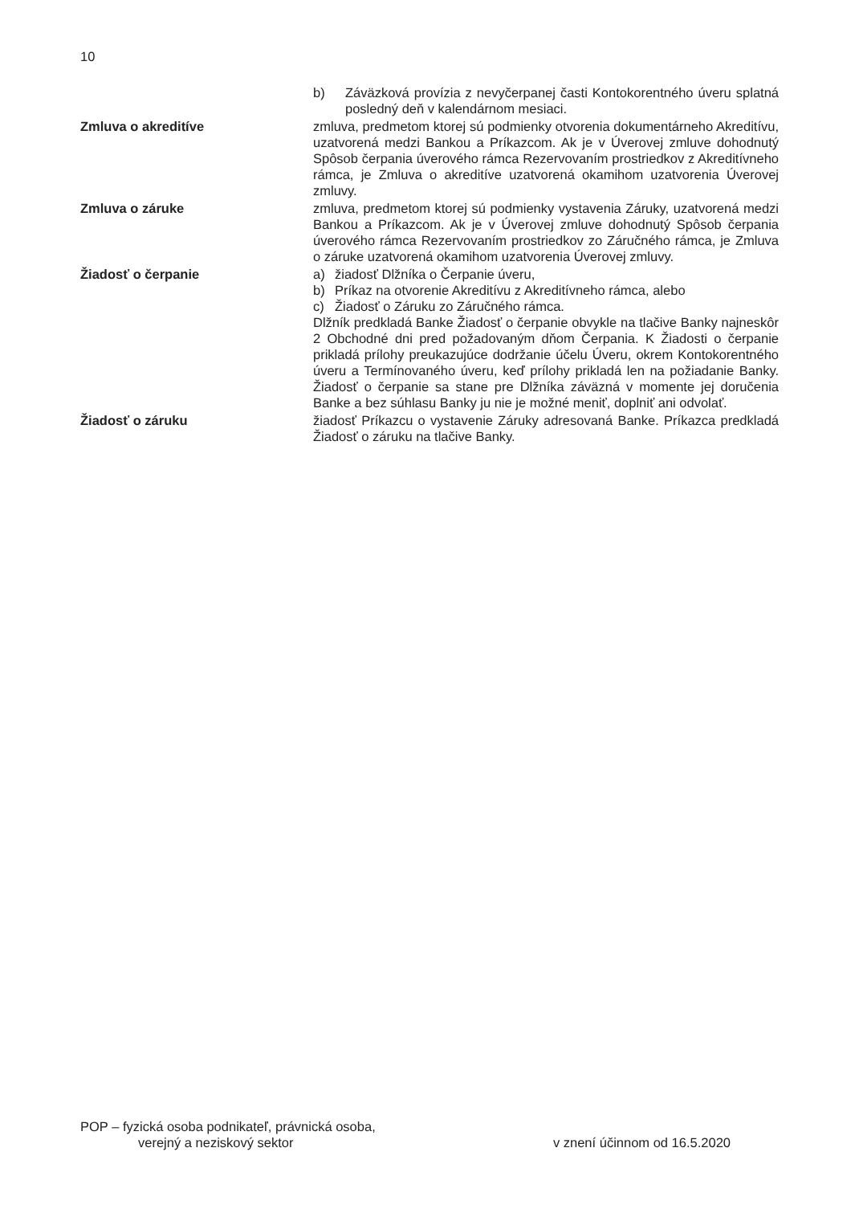10
b) Záväzková provízia z nevyčerpanej časti Kontokorentného úveru splatná posledný deň v kalendárnom mesiaci.
Zmluva o akreditíve zmluva, predmetom ktorej sú podmienky otvorenia dokumentárneho Akreditívu, uzatvorená medzi Bankou a Príkazcom. Ak je v Úverovej zmluve dohodnutý Spôsob čerpania úverového rámca Rezervovaním prostriedkov z Akreditívneho rámca, je Zmluva o akreditíve uzatvorená okamihom uzatvorenia Úverovej zmluvy.
Zmluva o záruke zmluva, predmetom ktorej sú podmienky vystavenia Záruky, uzatvorená medzi Bankou a Príkazcom. Ak je v Úverovej zmluve dohodnutý Spôsob čerpania úverového rámca Rezervovaním prostriedkov zo Záručného rámca, je Zmluva o záruke uzatvorená okamihom uzatvorenia Úverovej zmluvy.
Žiadosť o čerpanie a) žiadosť Dlžníka o Čerpanie úveru,
b) Príkaz na otvorenie Akreditívu z Akreditívneho rámca, alebo
c) Žiadosť o Záruku zo Záručného rámca.
Dlžník predkladá Banke Žiadosť o čerpanie obvykle na tlačive Banky najneskôr 2 Obchodné dni pred požadovaným dňom Čerpania. K Žiadosti o čerpanie prikladá prílohy preukazujúce dodržanie účelu Úveru, okrem Kontokorentného úveru a Termínovaného úveru, keď prílohy prikladá len na požiadanie Banky. Žiadosť o čerpanie sa stane pre Dlžníka záväzná v momente jej doručenia Banke a bez súhlasu Banky ju nie je možné meniť, doplniť ani odvolať.
Žiadosť o záruku žiadosť Príkazcu o vystavenie Záruky adresovaná Banke. Príkazca predkladá Žiadosť o záruku na tlačive Banky.
POP – fyzická osoba podnikateľ, právnická osoba,
verejný a neziskový sektor
v znení účinnom od 16.5.2020